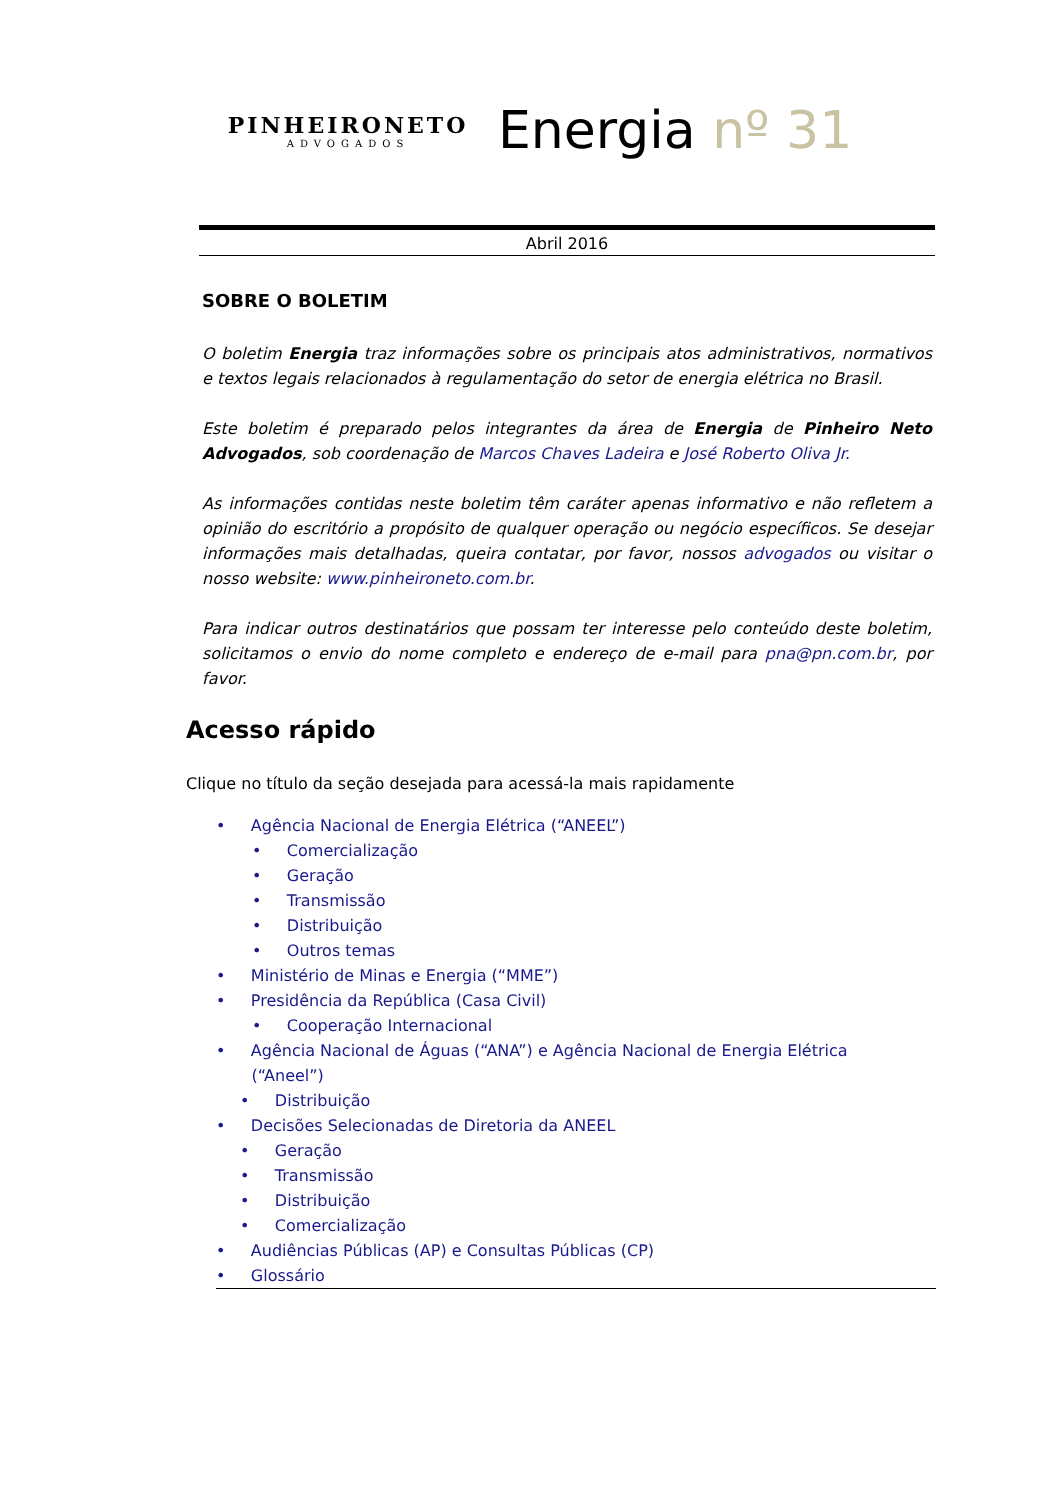PINHEIRONETO
ADVOGADOS
Energia nº 31
Abril 2016
SOBRE O BOLETIM
O boletim Energia traz informações sobre os principais atos administrativos, normativos e textos legais relacionados à regulamentação do setor de energia elétrica no Brasil.
Este boletim é preparado pelos integrantes da área de Energia de Pinheiro Neto Advogados, sob coordenação de Marcos Chaves Ladeira e José Roberto Oliva Jr.
As informações contidas neste boletim têm caráter apenas informativo e não refletem a opinião do escritório a propósito de qualquer operação ou negócio específicos. Se desejar informações mais detalhadas, queira contatar, por favor, nossos advogados ou visitar o nosso website: www.pinheironeto.com.br.
Para indicar outros destinatários que possam ter interesse pelo conteúdo deste boletim, solicitamos o envio do nome completo e endereço de e-mail para pna@pn.com.br, por favor.
Acesso rápido
Clique no título da seção desejada para acessá-la mais rapidamente
• Agência Nacional de Energia Elétrica (“ANEEL”)
• Comercialização
• Geração
• Transmissão
• Distribuição
• Outros temas
• Ministério de Minas e Energia (“MME”)
• Presidência da República (Casa Civil)
• Cooperação Internacional
• Agência Nacional de Águas (“ANA”) e Agência Nacional de Energia Elétrica
(“Aneel”)
• Distribuição
• Decisões Selecionadas de Diretoria da ANEEL
• Geração
• Transmissão
• Distribuição
• Comercialização
• Audiências Públicas (AP) e Consultas Públicas (CP)
• Glossário